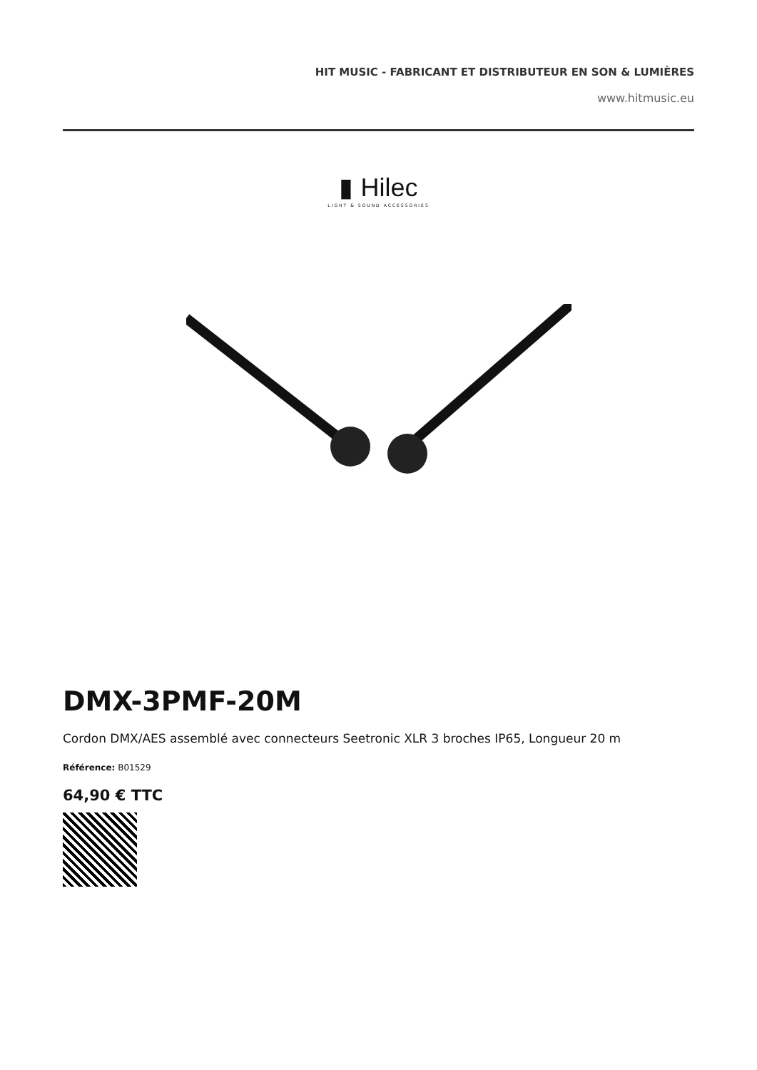HIT MUSIC - FABRICANT ET DISTRIBUTEUR EN SON & LUMIÈRES
www.hitmusic.eu
▮ Hilec
LIGHT & SOUND ACCESSORIES
DMX-3PMF-20M
Cordon DMX/AES assemblé avec connecteurs Seetronic XLR 3 broches IP65, Longueur 20 m
Référence: B01529
64,90 € TTC